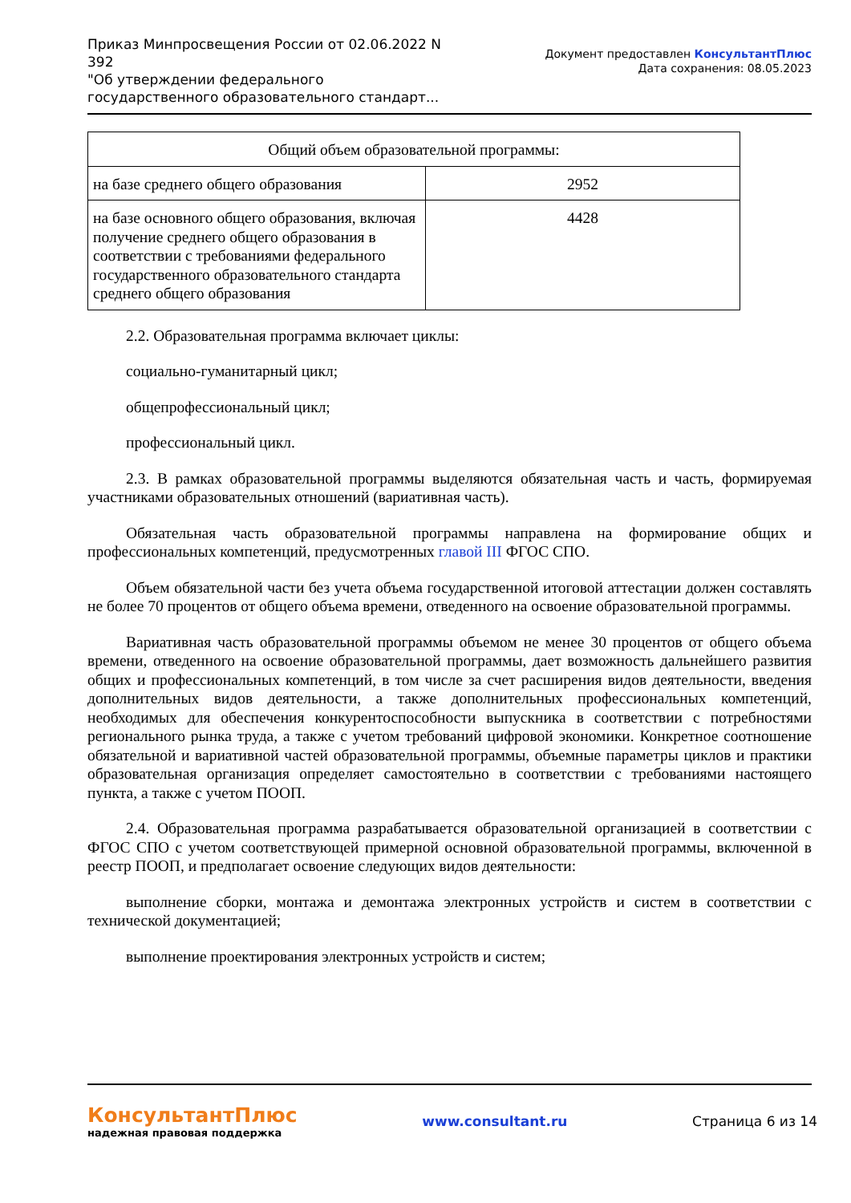Приказ Минпросвещения России от 02.06.2022 N 392
"Об утверждении федерального государственного образовательного стандарт...
Документ предоставлен КонсультантПлюс
Дата сохранения: 08.05.2023
| Общий объем образовательной программы: | |
| на базе среднего общего образования | 2952 |
| на базе основного общего образования, включая получение среднего общего образования в соответствии с требованиями федерального государственного образовательного стандарта среднего общего образования | 4428 |
2.2. Образовательная программа включает циклы:
социально-гуманитарный цикл;
общепрофессиональный цикл;
профессиональный цикл.
2.3. В рамках образовательной программы выделяются обязательная часть и часть, формируемая участниками образовательных отношений (вариативная часть).
Обязательная часть образовательной программы направлена на формирование общих и профессиональных компетенций, предусмотренных главой III ФГОС СПО.
Объем обязательной части без учета объема государственной итоговой аттестации должен составлять не более 70 процентов от общего объема времени, отведенного на освоение образовательной программы.
Вариативная часть образовательной программы объемом не менее 30 процентов от общего объема времени, отведенного на освоение образовательной программы, дает возможность дальнейшего развития общих и профессиональных компетенций, в том числе за счет расширения видов деятельности, введения дополнительных видов деятельности, а также дополнительных профессиональных компетенций, необходимых для обеспечения конкурентоспособности выпускника в соответствии с потребностями регионального рынка труда, а также с учетом требований цифровой экономики. Конкретное соотношение обязательной и вариативной частей образовательной программы, объемные параметры циклов и практики образовательная организация определяет самостоятельно в соответствии с требованиями настоящего пункта, а также с учетом ПООП.
2.4. Образовательная программа разрабатывается образовательной организацией в соответствии с ФГОС СПО с учетом соответствующей примерной основной образовательной программы, включенной в реестр ПООП, и предполагает освоение следующих видов деятельности:
выполнение сборки, монтажа и демонтажа электронных устройств и систем в соответствии с технической документацией;
выполнение проектирования электронных устройств и систем;
КонсультантПлюс
надежная правовая поддержка
www.consultant.ru Страница 6 из 14